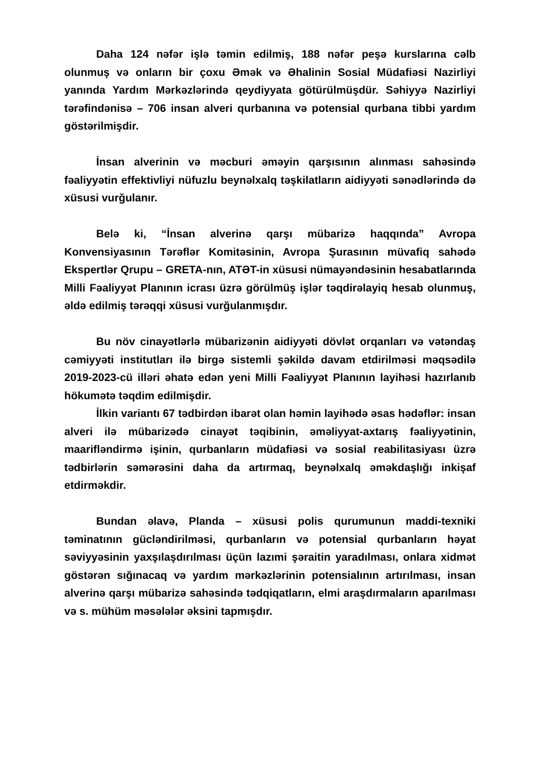Daha 124 nəfər işlə təmin edilmiş, 188 nəfər peşə kurslarına cəlb olunmuş və onların bir çoxu Əmək və Əhalinin Sosial Müdafiəsi Nazirliyi yanında Yardım Mərkəzlərində qeydiyyata götürülmüşdür. Səhiyyə Nazirliyi tərəfindənisə – 706 insan alveri qurbanına və potensial qurbana tibbi yardım göstərilmişdir.
İnsan alverinin və məcburi əməyin qarşısının alınması sahəsində fəaliyyətin effektivliyi nüfuzlu beynəlxalq təşkilatların aidiyyəti sənədlərində də xüsusi vurğulanır.
Belə ki, “İnsan alverinə qarşı mübarizə haqqında” Avropa Konvensiyasının Tərəflər Komitəsinin, Avropa Şurasının müvafiq sahədə Ekspertlər Qrupu – GRETA-nın, ATƏT-in xüsusi nümayəndəsinin hesabatlarında Milli Fəaliyyət Planının icrası üzrə görülmüş işlər təqdirəlayiq hesab olunmuş, əldə edilmiş tərəqqi xüsusi vurğulanmışdır.
Bu növ cinayətlərlə mübarizənin aidiyyəti dövlət orqanları və vətəndaş cəmiyyəti institutları ilə birgə sistemli şəkildə davam etdirilməsi məqsədilə 2019-2023-cü illəri əhatə edən yeni Milli Fəaliyyət Planının layihəsi hazırlanıb hökumətə təqdim edilmişdir.
İlkin variantı 67 tədbirdən ibarət olan həmin layihədə əsas hədəflər: insan alveri ilə mübarizədə cinayət təqibinin, əməliyyat-axtarış fəaliyyətinin, maarifləndirmə işinin, qurbanların müdafiəsi və sosial reabilitasiyası üzrə tədbirlərin səmərəsini daha da artırmaq, beynəlxalq əməkdaşlığı inkişaf etdirməkdir.
Bundan əlavə, Planda – xüsusi polis qurumunun maddi-texniki təminatının gücləndirilməsi, qurbanların və potensial qurbanların həyat səviyyəsinin yaxşılaşdırılması üçün lazımi şəraitin yaradılması, onlara xidmət göstərən sığınacaq və yardım mərkəzlərinin potensialının artırılması, insan alverinə qarşı mübarizə sahəsində tədqiqatların, elmi araşdırmaların aparılması və s. mühüm məsələlər əksini tapmışdır.